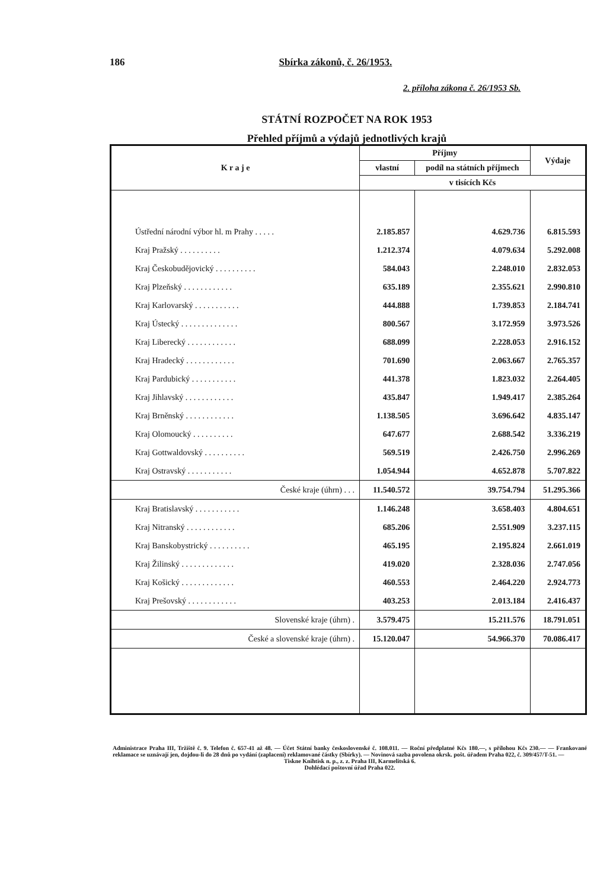186 Sbírka zákonů, č. 26/1953.
2. příloha zákona č. 26/1953 Sb.
STÁTNÍ ROZPOČET NA ROK 1953
Přehled příjmů a výdajů jednotlivých krajů
| K r a j e | Příjmy | | Výdaje |
| --- | --- | --- | --- |
| | vlastní | podíl na státních příjmech | |
| | v tisících Kčs | | |
| Ústřední národní výbor hl. m Prahy . . . . . | 2.185.857 | 4.629.736 | 6.815.593 |
| Kraj Pražský . . . . . . . . . . | 1.212.374 | 4.079.634 | 5.292.008 |
| Kraj Českobudějovický . . . . . . . . . . | 584.043 | 2.248.010 | 2.832.053 |
| Kraj Plzeňský . . . . . . . . . . . . | 635.189 | 2.355.621 | 2.990.810 |
| Kraj Karlovarský . . . . . . . . . . . | 444.888 | 1.739.853 | 2.184.741 |
| Kraj Ústecký . . . . . . . . . . . . . . | 800.567 | 3.172.959 | 3.973.526 |
| Kraj Liberecký . . . . . . . . . . . . | 688.099 | 2.228.053 | 2.916.152 |
| Kraj Hradecký . . . . . . . . . . . . | 701.690 | 2.063.667 | 2.765.357 |
| Kraj Pardubický . . . . . . . . . . . | 441.378 | 1.823.032 | 2.264.405 |
| Kraj Jihlavský . . . . . . . . . . . . | 435.847 | 1.949.417 | 2.385.264 |
| Kraj Brněnský . . . . . . . . . . . . | 1.138.505 | 3.696.642 | 4.835.147 |
| Kraj Olomoucký . . . . . . . . . . | 647.677 | 2.688.542 | 3.336.219 |
| Kraj Gottwaldovský . . . . . . . . . . | 569.519 | 2.426.750 | 2.996.269 |
| Kraj Ostravský . . . . . . . . . . . | 1.054.944 | 4.652.878 | 5.707.822 |
| České kraje (úhrn) . . . | 11.540.572 | 39.754.794 | 51.295.366 |
| Kraj Bratislavský . . . . . . . . . . . | 1.146.248 | 3.658.403 | 4.804.651 |
| Kraj Nitranský . . . . . . . . . . . . | 685.206 | 2.551.909 | 3.237.115 |
| Kraj Banskobystrický . . . . . . . . . . | 465.195 | 2.195.824 | 2.661.019 |
| Kraj Žilinský . . . . . . . . . . . . . | 419.020 | 2.328.036 | 2.747.056 |
| Kraj Košický . . . . . . . . . . . . . | 460.553 | 2.464.220 | 2.924.773 |
| Kraj Prešovský . . . . . . . . . . . . | 403.253 | 2.013.184 | 2.416.437 |
| Slovenské kraje (úhrn) . | 3.579.475 | 15.211.576 | 18.791.051 |
| České a slovenské kraje (úhrn) . | 15.120.047 | 54.966.370 | 70.086.417 |
Administrace Praha III, Tržiště č. 9. Telefon č. 657-41 až 48. — Účet Státní banky československé č. 108.011. — Roční předplatné Kčs 180.—, s přílohou Kčs 230.— — Frankované reklamace se uznávají jen, dojdou-li do 28 dnů po vydání (zaplacení) reklamované částky (Sbírky). — Novinová sazba povolena okrsk. pošt. úřadem Praha 022, č. 309/457/T-51. —
Tiskne Knihtisk n. p., z. z. Praha III, Karmelitská 6.
Dohlédací poštovní úřad Praha 022.